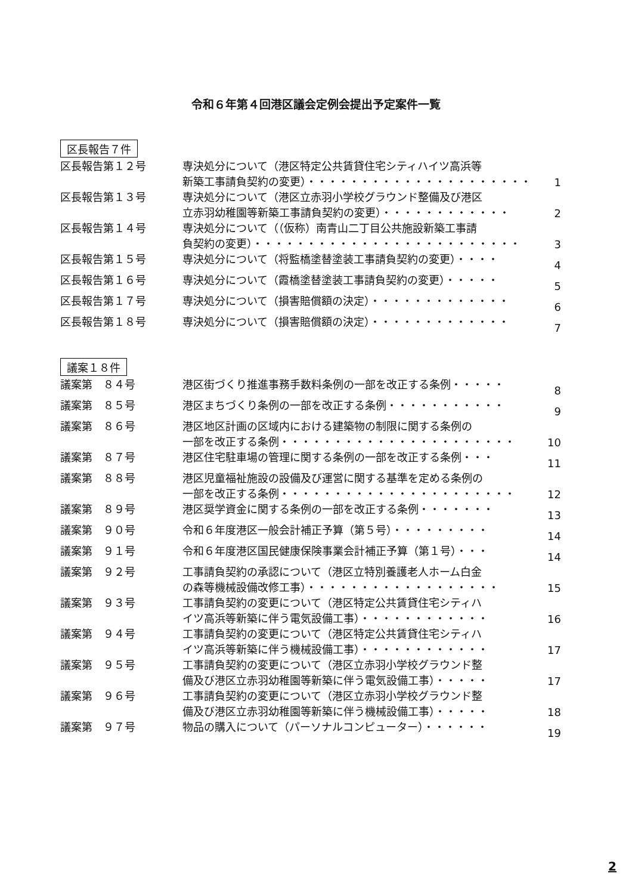令和６年第４回港区議会定例会提出予定案件一覧
区長報告７件
| 区長報告第１２号 | 専決処分について（港区特定公共賃貸住宅シティハイツ高浜等 新築工事請負契約の変更）・・・・・・・・・・・・・・・・・・・・・ | 1 |
| 区長報告第１３号 | 専決処分について（港区立赤羽小学校グラウンド整備及び港区 立赤羽幼稚園等新築工事請負契約の変更）・・・・・・・・・・・・ | 2 |
| 区長報告第１４号 | 専決処分について（（仮称）南青山二丁目公共施設新築工事請 負契約の変更）・・・・・・・・・・・・・・・・・・・・・・・・・ | 3 |
| 区長報告第１５号 | 専決処分について（将監橋塗替塗装工事請負契約の変更）・・・・ | 4 |
| 区長報告第１６号 | 専決処分について（霞橋塗替塗装工事請負契約の変更）・・・・・ | 5 |
| 区長報告第１７号 | 専決処分について（損害賠償額の決定）・・・・・・・・・・・・・ | 6 |
| 区長報告第１８号 | 専決処分について（損害賠償額の決定）・・・・・・・・・・・・・ | 7 |
議案１８件
| 議案第 ８４号 | 港区街づくり推進事務手数料条例の一部を改正する条例・・・・・ | 8 |
| 議案第 ８５号 | 港区まちづくり条例の一部を改正する条例・・・・・・・・・・・ | 9 |
| 議案第 ８６号 | 港区地区計画の区域内における建築物の制限に関する条例の 一部を改正する条例・・・・・・・・・・・・・・・・・・・・・・ | 10 |
| 議案第 ８７号 | 港区住宅駐車場の管理に関する条例の一部を改正する条例・・・ | 11 |
| 議案第 ８８号 | 港区児童福祉施設の設備及び運営に関する基準を定める条例の 一部を改正する条例・・・・・・・・・・・・・・・・・・・・・・ | 12 |
| 議案第 ８９号 | 港区奨学資金に関する条例の一部を改正する条例・・・・・・・ | 13 |
| 議案第 ９０号 | 令和６年度港区一般会計補正予算（第５号）・・・・・・・・・ | 14 |
| 議案第 ９１号 | 令和６年度港区国民健康保険事業会計補正予算（第１号）・・・ | 14 |
| 議案第 ９２号 | 工事請負契約の承認について（港区立特別養護老人ホーム白金 の森等機械設備改修工事）・・・・・・・・・・・・・・・・・・ | 15 |
| 議案第 ９３号 | 工事請負契約の変更について（港区特定公共賃貸住宅シティハ イツ高浜等新築に伴う電気設備工事）・・・・・・・・・・・・ | 16 |
| 議案第 ９４号 | 工事請負契約の変更について（港区特定公共賃貸住宅シティハ イツ高浜等新築に伴う機械設備工事）・・・・・・・・・・・・ | 17 |
| 議案第 ９５号 | 工事請負契約の変更について（港区立赤羽小学校グラウンド整 備及び港区立赤羽幼稚園等新築に伴う電気設備工事）・・・・・ | 17 |
| 議案第 ９６号 | 工事請負契約の変更について（港区立赤羽小学校グラウンド整 備及び港区立赤羽幼稚園等新築に伴う機械設備工事）・・・・・ | 18 |
| 議案第 ９７号 | 物品の購入について（パーソナルコンピューター）・・・・・・ | 19 |
2